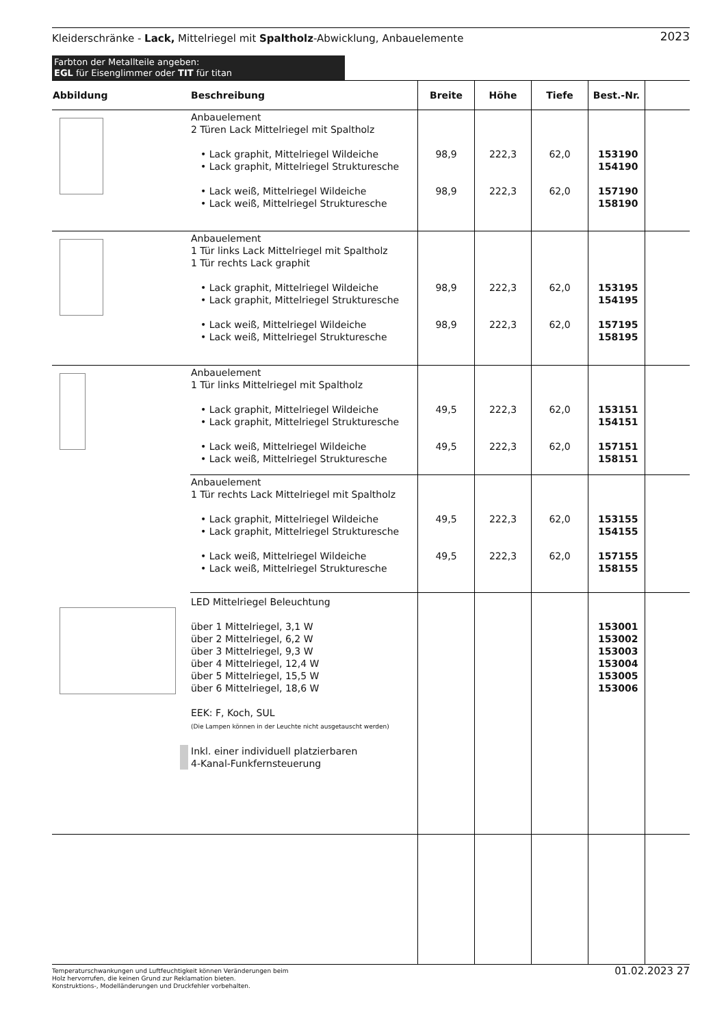Kleiderschränke - Lack, Mittelriegel mit Spaltholz-Abwicklung, Anbauelemente 2023
Farbton der Metallteile angeben:
EGL für Eisenglimmer oder TIT für titan
| Abbildung | Beschreibung | Breite | Höhe | Tiefe | Best.-Nr. | |
| --- | --- | --- | --- | --- | --- | --- |
| | Anbauelement 2 Türen Lack Mittelriegel mit Spaltholz • Lack graphit, Mittelriegel Wildeiche • Lack graphit, Mittelriegel Strukturesche • Lack weiß, Mittelriegel Wildeiche • Lack weiß, Mittelriegel Strukturesche | 98,9 98,9 | 222,3 222,3 | 62,0 62,0 | 153190 154190 157190 158190 | |
| | Anbauelement 1 Tür links Lack Mittelriegel mit Spaltholz 1 Tür rechts Lack graphit • Lack graphit, Mittelriegel Wildeiche • Lack graphit, Mittelriegel Strukturesche • Lack weiß, Mittelriegel Wildeiche • Lack weiß, Mittelriegel Strukturesche | 98,9 98,9 | 222,3 222,3 | 62,0 62,0 | 153195 154195 157195 158195 | |
| | Anbauelement 1 Tür links Mittelriegel mit Spaltholz • Lack graphit, Mittelriegel Wildeiche • Lack graphit, Mittelriegel Strukturesche • Lack weiß, Mittelriegel Wildeiche • Lack weiß, Mittelriegel Strukturesche | 49,5 49,5 | 222,3 222,3 | 62,0 62,0 | 153151 154151 157151 158151 | |
| | Anbauelement 1 Tür rechts Lack Mittelriegel mit Spaltholz • Lack graphit, Mittelriegel Wildeiche • Lack graphit, Mittelriegel Strukturesche • Lack weiß, Mittelriegel Wildeiche • Lack weiß, Mittelriegel Strukturesche | 49,5 49,5 | 222,3 222,3 | 62,0 62,0 | 153155 154155 157155 158155 | |
| | LED Mittelriegel Beleuchtung über 1 Mittelriegel, 3,1 W über 2 Mittelriegel, 6,2 W über 3 Mittelriegel, 9,3 W über 4 Mittelriegel, 12,4 W über 5 Mittelriegel, 15,5 W über 6 Mittelriegel, 18,6 W EEK: F, Koch, SUL (Die Lampen können in der Leuchte nicht ausgetauscht werden) Inkl. einer individuell platzierbaren 4-Kanal-Funkfernsteuerung | | | | 153001 153002 153003 153004 153005 153006 | |
Temperaturschwankungen und Luftfeuchtigkeit können Veränderungen beim
Holz hervorrufen, die keinen Grund zur Reklamation bieten.
Konstruktions-, Modelländerungen und Druckfehler vorbehalten. 01.02.2023 27